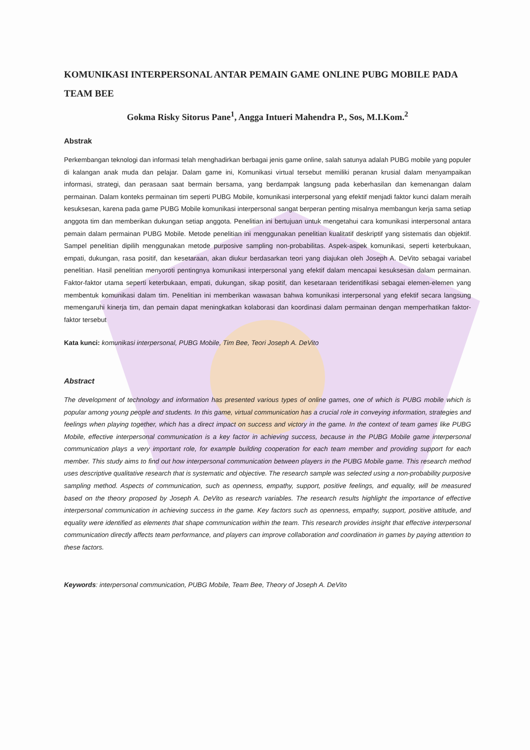KOMUNIKASI INTERPERSONAL ANTAR PEMAIN GAME ONLINE PUBG MOBILE PADA TEAM BEE
Gokma Risky Sitorus Pane<sup>1</sup>, Angga Intueri Mahendra P., Sos, M.I.Kom.<sup>2</sup>
Abstrak
Perkembangan teknologi dan informasi telah menghadirkan berbagai jenis game online, salah satunya adalah PUBG mobile yang populer di kalangan anak muda dan pelajar. Dalam game ini, Komunikasi virtual tersebut memiliki peranan krusial dalam menyampaikan informasi, strategi, dan perasaan saat bermain bersama, yang berdampak langsung pada keberhasilan dan kemenangan dalam permainan. Dalam konteks permainan tim seperti PUBG Mobile, komunikasi interpersonal yang efektif menjadi faktor kunci dalam meraih kesuksesan, karena pada game PUBG Mobile komunikasi interpersonal sangat berperan penting misalnya membangun kerja sama setiap anggota tim dan memberikan dukungan setiap anggota. Penelitian ini bertujuan untuk mengetahui cara komunikasi interpersonal antara pemain dalam permainan PUBG Mobile. Metode penelitian ini menggunakan penelitian kualitatif deskriptif yang sistematis dan objektif. Sampel penelitian dipilih menggunakan metode purposive sampling non-probabilitas. Aspek-aspek komunikasi, seperti keterbukaan, empati, dukungan, rasa positif, dan kesetaraan, akan diukur berdasarkan teori yang diajukan oleh Joseph A. DeVito sebagai variabel penelitian. Hasil penelitian menyoroti pentingnya komunikasi interpersonal yang efektif dalam mencapai kesuksesan dalam permainan. Faktor-faktor utama seperti keterbukaan, empati, dukungan, sikap positif, dan kesetaraan teridentifikasi sebagai elemen-elemen yang membentuk komunikasi dalam tim. Penelitian ini memberikan wawasan bahwa komunikasi interpersonal yang efektif secara langsung memengaruhi kinerja tim, dan pemain dapat meningkatkan kolaborasi dan koordinasi dalam permainan dengan memperhatikan faktor-faktor tersebut
Kata kunci: komunikasi interpersonal, PUBG Mobile, Tim Bee, Teori Joseph A. DeVito
Abstract
The development of technology and information has presented various types of online games, one of which is PUBG mobile which is popular among young people and students. In this game, virtual communication has a crucial role in conveying information, strategies and feelings when playing together, which has a direct impact on success and victory in the game. In the context of team games like PUBG Mobile, effective interpersonal communication is a key factor in achieving success, because in the PUBG Mobile game interpersonal communication plays a very important role, for example building cooperation for each team member and providing support for each member. This study aims to find out how interpersonal communication between players in the PUBG Mobile game. This research method uses descriptive qualitative research that is systematic and objective. The research sample was selected using a non-probability purposive sampling method. Aspects of communication, such as openness, empathy, support, positive feelings, and equality, will be measured based on the theory proposed by Joseph A. DeVito as research variables. The research results highlight the importance of effective interpersonal communication in achieving success in the game. Key factors such as openness, empathy, support, positive attitude, and equality were identified as elements that shape communication within the team. This research provides insight that effective interpersonal communication directly affects team performance, and players can improve collaboration and coordination in games by paying attention to these factors.
Keywords: interpersonal communication, PUBG Mobile, Team Bee, Theory of Joseph A. DeVito